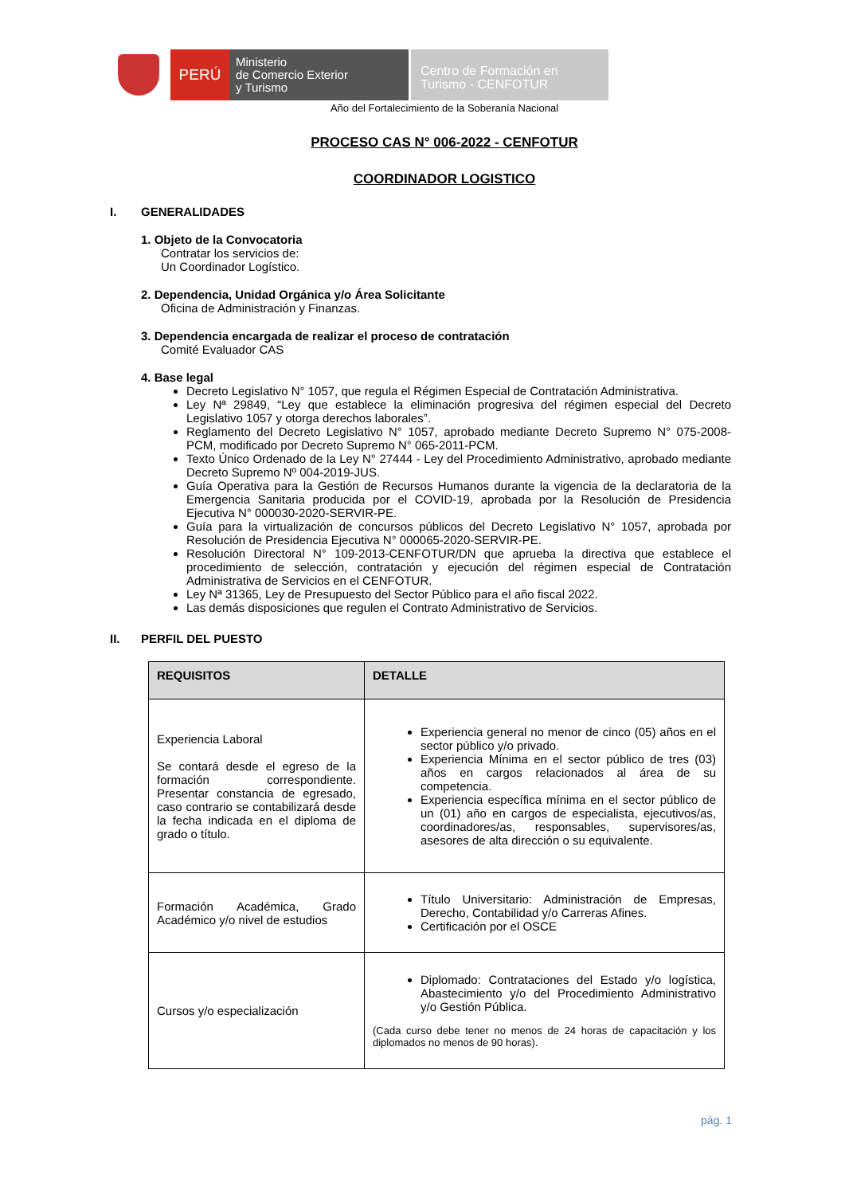PERÚ
Ministerio
de Comercio Exterior
y Turismo
Centro de Formación en
Turismo - CENFOTUR
Año del Fortalecimiento de la Soberanía Nacional
PROCESO CAS N° 006-2022 - CENFOTUR
COORDINADOR LOGISTICO
I. GENERALIDADES
1. Objeto de la Convocatoria
Contratar los servicios de:
Un Coordinador Logístico.
2. Dependencia, Unidad Orgánica y/o Área Solicitante
Oficina de Administración y Finanzas.
3. Dependencia encargada de realizar el proceso de contratación
Comité Evaluador CAS
4. Base legal
Decreto Legislativo N° 1057, que regula el Régimen Especial de Contratación Administrativa.
Ley Nª 29849, “Ley que establece la eliminación progresiva del régimen especial del Decreto Legislativo 1057 y otorga derechos laborales”.
Reglamento del Decreto Legislativo N° 1057, aprobado mediante Decreto Supremo N° 075-2008-PCM, modificado por Decreto Supremo N° 065-2011-PCM.
Texto Único Ordenado de la Ley N° 27444 - Ley del Procedimiento Administrativo, aprobado mediante Decreto Supremo Nº 004-2019-JUS.
Guía Operativa para la Gestión de Recursos Humanos durante la vigencia de la declaratoria de la Emergencia Sanitaria producida por el COVID-19, aprobada por la Resolución de Presidencia Ejecutiva N° 000030-2020-SERVIR-PE.
Guía para la virtualización de concursos públicos del Decreto Legislativo N° 1057, aprobada por Resolución de Presidencia Ejecutiva N° 000065-2020-SERVIR-PE.
Resolución Directoral N° 109-2013-CENFOTUR/DN que aprueba la directiva que establece el procedimiento de selección, contratación y ejecución del régimen especial de Contratación Administrativa de Servicios en el CENFOTUR.
Ley Nª 31365, Ley de Presupuesto del Sector Público para el año fiscal 2022.
Las demás disposiciones que regulen el Contrato Administrativo de Servicios.
II. PERFIL DEL PUESTO
| REQUISITOS | DETALLE |
| --- | --- |
| Experiencia Laboral Se contará desde el egreso de la formación correspondiente. Presentar constancia de egresado, caso contrario se contabilizará desde la fecha indicada en el diploma de grado o título. | Experiencia general no menor de cinco (05) años en el sector público y/o privado. Experiencia Mínima en el sector público de tres (03) años en cargos relacionados al área de su competencia. Experiencia específica mínima en el sector público de un (01) año en cargos de especialista, ejecutivos/as, coordinadores/as, responsables, supervisores/as, asesores de alta dirección o su equivalente. |
| Formación Académica, Grado Académico y/o nivel de estudios | Título Universitario: Administración de Empresas, Derecho, Contabilidad y/o Carreras Afines. Certificación por el OSCE |
| Cursos y/o especialización | Diplomado: Contrataciones del Estado y/o logística, Abastecimiento y/o del Procedimiento Administrativo y/o Gestión Pública. (Cada curso debe tener no menos de 24 horas de capacitación y los diplomados no menos de 90 horas). |
pág. 1